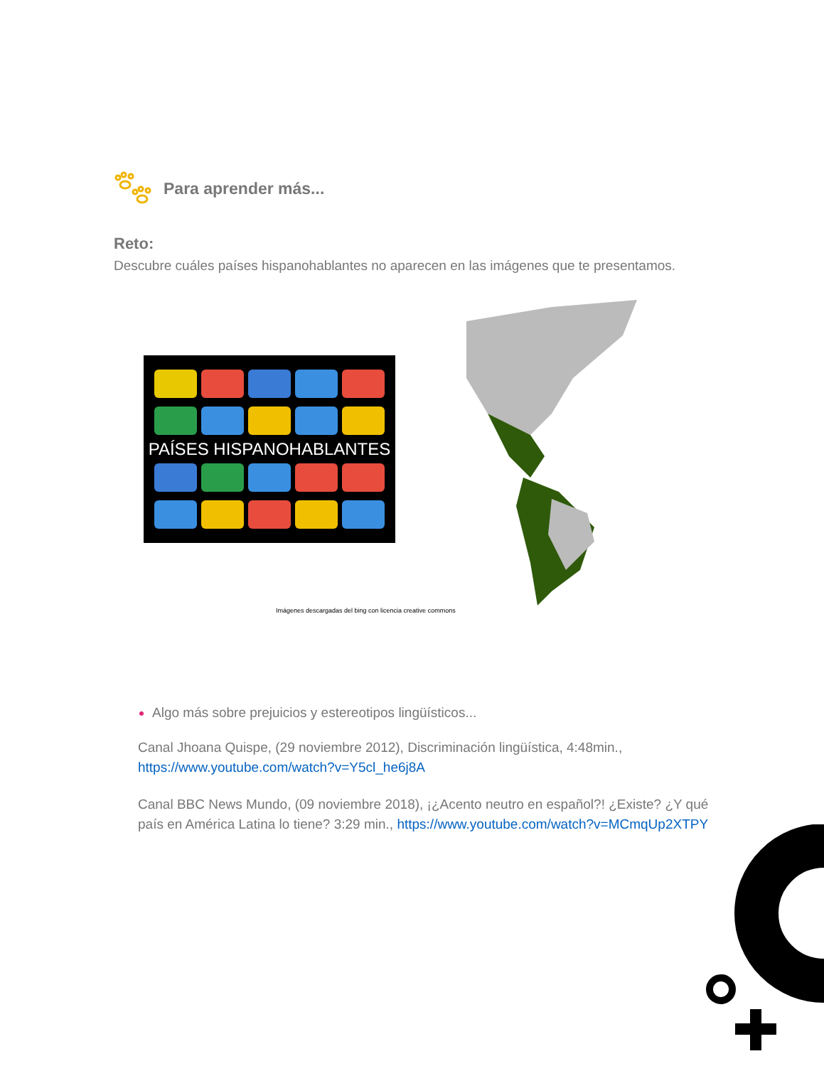Para aprender más...
Reto:
Descubre cuáles países hispanohablantes no aparecen en las imágenes que te presentamos.
PAÍSES HISPANOHABLANTES
Imágenes descargadas del bing con licencia creative commons
Algo más sobre prejuicios y estereotipos lingüísticos...
Canal Jhoana Quispe, (29 noviembre 2012), Discriminación lingüística, 4:48min., https://www.youtube.com/watch?v=Y5cl_he6j8A
Canal BBC News Mundo, (09 noviembre 2018), ¡¿Acento neutro en español?! ¿Existe? ¿Y qué país en América Latina lo tiene? 3:29 min., https://www.youtube.com/watch?v=MCmqUp2XTPY